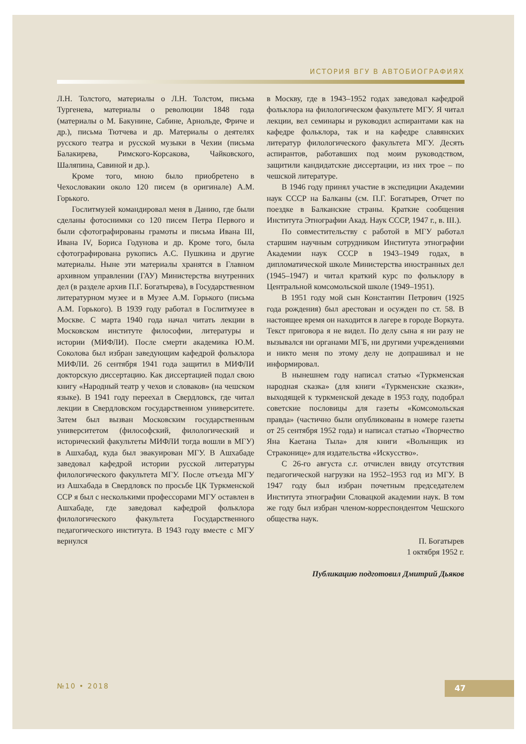ИСТОРИЯ ВГУ В АВТОБИОГРАФИЯХ
Л.Н. Толстого, материалы о Л.Н. Толстом, письма Тургенева, материалы о революции 1848 года (материалы о М. Бакунине, Сабине, Арнольде, Фриче и др.), письма Тютчева и др. Материалы о деятелях русского театра и русской музыки в Чехии (письма Балакирева, Римского-Корсакова, Чайковского, Шаляпина, Савиной и др.).
Кроме того, мною было приобретено в Чехословакии около 120 писем (в оригинале) А.М. Горького.
Гослитмузей командировал меня в Данию, где были сделаны фотоснимки со 120 писем Петра Первого и были сфотографированы грамоты и письма Ивана III, Ивана IV, Бориса Годунова и др. Кроме того, была сфотографирована рукопись А.С. Пушкина и другие материалы. Ныне эти материалы хранятся в Главном архивном управлении (ГАУ) Министерства внутренних дел (в разделе архив П.Г. Богатырева), в Государственном литературном музее и в Музее А.М. Горького (письма А.М. Горького). В 1939 году работал в Гослитмузее в Москве. С марта 1940 года начал читать лекции в Московском институте философии, литературы и истории (МИФЛИ). После смерти академика Ю.М. Соколова был избран заведующим кафедрой фольклора МИФЛИ. 26 сентября 1941 года защитил в МИФЛИ докторскую диссертацию. Как диссертацией подал свою книгу «Народный театр у чехов и словаков» (на чешском языке). В 1941 году переехал в Свердловск, где читал лекции в Свердловском государственном университете. Затем был вызван Московским государственным университетом (философский, филологический и исторический факультеты МИФЛИ тогда вошли в МГУ) в Ашхабад, куда был эвакуирован МГУ. В Ашхабаде заведовал кафедрой истории русской литературы филологического факультета МГУ. После отъезда МГУ из Ашхабада в Свердловск по просьбе ЦК Туркменской ССР я был с несколькими профессорами МГУ оставлен в Ашхабаде, где заведовал кафедрой фольклора филологического факультета Государственного педагогического института. В 1943 году вместе с МГУ вернулся
в Москву, где в 1943–1952 годах заведовал кафедрой фольклора на филологическом факультете МГУ. Я читал лекции, вел семинары и руководил аспирантами как на кафедре фольклора, так и на кафедре славянских литератур филологического факультета МГУ. Десять аспирантов, работавших под моим руководством, защитили кандидатские диссертации, из них трое – по чешской литературе.
В 1946 году принял участие в экспедиции Академии наук СССР на Балканы (см. П.Г. Богатырев, Отчет по поездке в Балканские страны. Краткие сообщения Института Этнографии Акад. Наук СССР, 1947 г., в. III.).
По совместительству с работой в МГУ работал старшим научным сотрудником Института этнографии Академии наук СССР в 1943–1949 годах, в дипломатической школе Министерства иностранных дел (1945–1947) и читал краткий курс по фольклору в Центральной комсомольской школе (1949–1951).
В 1951 году мой сын Константин Петрович (1925 года рождения) был арестован и осужден по ст. 58. В настоящее время он находится в лагере в городе Воркута. Текст приговора я не видел. По делу сына я ни разу не вызывался ни органами МГБ, ни другими учреждениями и никто меня по этому делу не допрашивал и не информировал.
В нынешнем году написал статью «Туркменская народная сказка» (для книги «Туркменские сказки», выходящей к туркменской декаде в 1953 году, подобрал советские пословицы для газеты «Комсомольская правда» (частично были опубликованы в номере газеты от 25 сентября 1952 года) и написал статью «Творчество Яна Каетана Тыла» для книги «Волынщик из Страконице» для издательства «Искусство».
С 26-го августа с.г. отчислен ввиду отсутствия педагогической нагрузки на 1952–1953 год из МГУ. В 1947 году был избран почетным председателем Института этнографии Словацкой академии наук. В том же году был избран членом-корреспондентом Чешского общества наук.
П. Богатырев
1 октября 1952 г.
Публикацию подготовил Дмитрий Дьяков
№10 • 2018 47